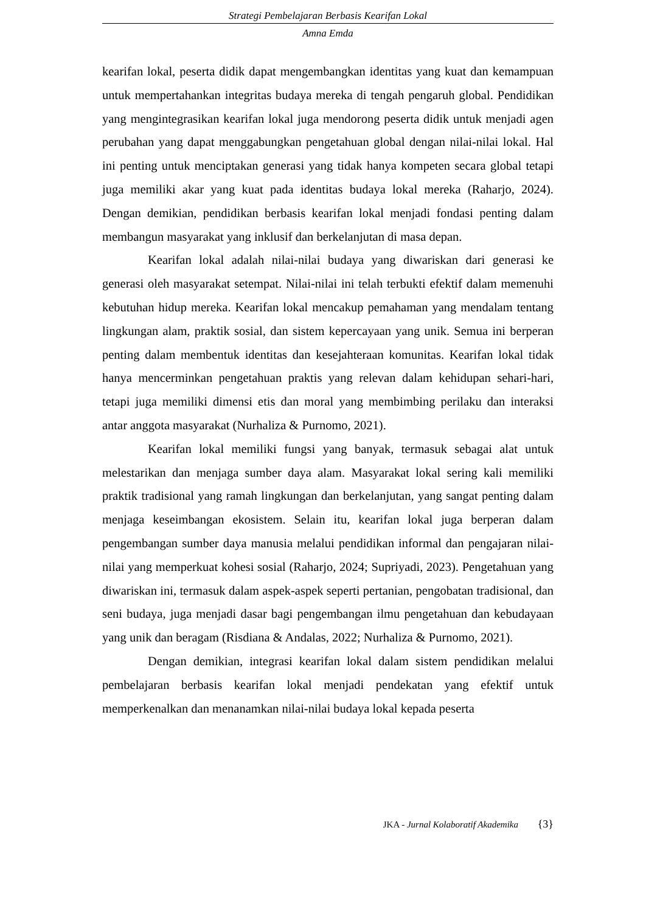Strategi Pembelajaran Berbasis Kearifan Lokal
Amna Emda
kearifan lokal, peserta didik dapat mengembangkan identitas yang kuat dan kemampuan untuk mempertahankan integritas budaya mereka di tengah pengaruh global. Pendidikan yang mengintegrasikan kearifan lokal juga mendorong peserta didik untuk menjadi agen perubahan yang dapat menggabungkan pengetahuan global dengan nilai-nilai lokal. Hal ini penting untuk menciptakan generasi yang tidak hanya kompeten secara global tetapi juga memiliki akar yang kuat pada identitas budaya lokal mereka (Raharjo, 2024). Dengan demikian, pendidikan berbasis kearifan lokal menjadi fondasi penting dalam membangun masyarakat yang inklusif dan berkelanjutan di masa depan.
Kearifan lokal adalah nilai-nilai budaya yang diwariskan dari generasi ke generasi oleh masyarakat setempat. Nilai-nilai ini telah terbukti efektif dalam memenuhi kebutuhan hidup mereka. Kearifan lokal mencakup pemahaman yang mendalam tentang lingkungan alam, praktik sosial, dan sistem kepercayaan yang unik. Semua ini berperan penting dalam membentuk identitas dan kesejahteraan komunitas. Kearifan lokal tidak hanya mencerminkan pengetahuan praktis yang relevan dalam kehidupan sehari-hari, tetapi juga memiliki dimensi etis dan moral yang membimbing perilaku dan interaksi antar anggota masyarakat (Nurhaliza & Purnomo, 2021).
Kearifan lokal memiliki fungsi yang banyak, termasuk sebagai alat untuk melestarikan dan menjaga sumber daya alam. Masyarakat lokal sering kali memiliki praktik tradisional yang ramah lingkungan dan berkelanjutan, yang sangat penting dalam menjaga keseimbangan ekosistem. Selain itu, kearifan lokal juga berperan dalam pengembangan sumber daya manusia melalui pendidikan informal dan pengajaran nilai-nilai yang memperkuat kohesi sosial (Raharjo, 2024; Supriyadi, 2023). Pengetahuan yang diwariskan ini, termasuk dalam aspek-aspek seperti pertanian, pengobatan tradisional, dan seni budaya, juga menjadi dasar bagi pengembangan ilmu pengetahuan dan kebudayaan yang unik dan beragam (Risdiana & Andalas, 2022; Nurhaliza & Purnomo, 2021).
Dengan demikian, integrasi kearifan lokal dalam sistem pendidikan melalui pembelajaran berbasis kearifan lokal menjadi pendekatan yang efektif untuk memperkenalkan dan menanamkan nilai-nilai budaya lokal kepada peserta
JKA - Jurnal Kolaboratif Akademika {3}